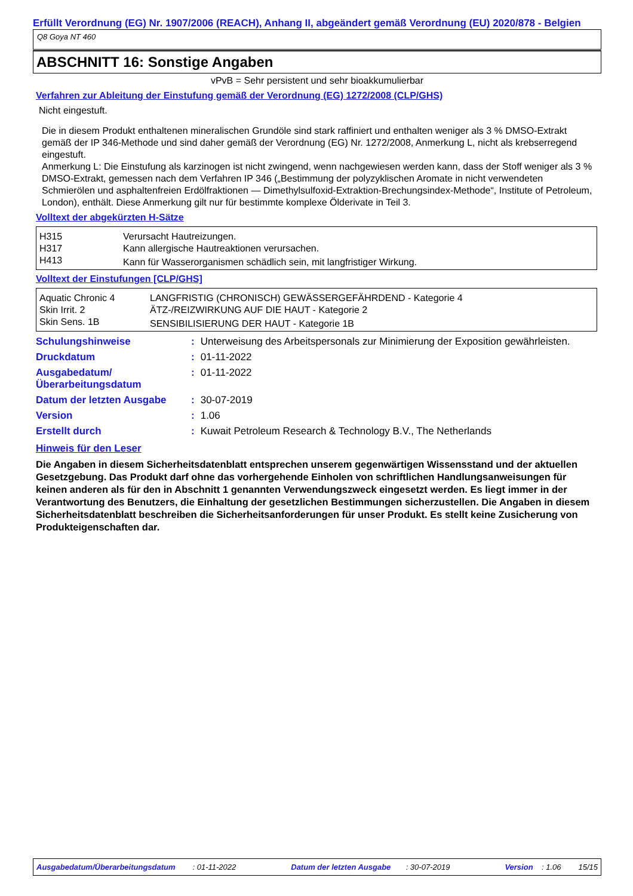Erfüllt Verordnung (EG) Nr. 1907/2006 (REACH), Anhang II, abgeändert gemäß Verordnung (EU) 2020/878 - Belgien
Q8 Goya NT 460
ABSCHNITT 16: Sonstige Angaben
vPvB = Sehr persistent und sehr bioakkumulierbar
Verfahren zur Ableitung der Einstufung gemäß der Verordnung (EG) 1272/2008 (CLP/GHS)
Nicht eingestuft.
Die in diesem Produkt enthaltenen mineralischen Grundöle sind stark raffiniert und enthalten weniger als 3 % DMSO-Extrakt gemäß der IP 346-Methode und sind daher gemäß der Verordnung (EG) Nr. 1272/2008, Anmerkung L, nicht als krebserregend eingestuft.
Anmerkung L: Die Einstufung als karzinogen ist nicht zwingend, wenn nachgewiesen werden kann, dass der Stoff weniger als 3 % DMSO-Extrakt, gemessen nach dem Verfahren IP 346 („Bestimmung der polyzyklischen Aromate in nicht verwendeten Schmierölen und asphaltenfreien Erdölfraktionen — Dimethylsulfoxid-Extraktion-Brechungsindex-Methode“, Institute of Petroleum, London), enthält. Diese Anmerkung gilt nur für bestimmte komplexe Ölderivate in Teil 3.
Volltext der abgekürzten H-Sätze
| H315 | Verursacht Hautreizungen. |
| H317 | Kann allergische Hautreaktionen verursachen. |
| H413 | Kann für Wasserorganismen schädlich sein, mit langfristiger Wirkung. |
Volltext der Einstufungen [CLP/GHS]
| Aquatic Chronic 4 | LANGFRISTIG (CHRONISCH) GEWÄSSERGEFÄHRDEND - Kategorie 4 |
| Skin Irrit. 2 | ÄTZ-/REIZWIRKUNG AUF DIE HAUT - Kategorie 2 |
| Skin Sens. 1B | SENSIBILISIERUNG DER HAUT - Kategorie 1B |
| Schulungshinweise | : | Unterweisung des Arbeitspersonals zur Minimierung der Exposition gewährleisten. |
| Druckdatum | : | 01-11-2022 |
| Ausgabedatum/ Überarbeitungsdatum | : | 01-11-2022 |
| Datum der letzten Ausgabe | : | 30-07-2019 |
| Version | : | 1.06 |
| Erstellt durch | : | Kuwait Petroleum Research & Technology B.V., The Netherlands |
Hinweis für den Leser
Die Angaben in diesem Sicherheitsdatenblatt entsprechen unserem gegenwärtigen Wissensstand und der aktuellen Gesetzgebung. Das Produkt darf ohne das vorhergehende Einholen von schriftlichen Handlungsanweisungen für keinen anderen als für den in Abschnitt 1 genannten Verwendungszweck eingesetzt werden. Es liegt immer in der Verantwortung des Benutzers, die Einhaltung der gesetzlichen Bestimmungen sicherzustellen. Die Angaben in diesem Sicherheitsdatenblatt beschreiben die Sicherheitsanforderungen für unser Produkt. Es stellt keine Zusicherung von Produkteigenschaften dar.
Ausgabedatum/Überarbeitungsdatum : 01-11-2022 Datum der letzten Ausgabe : 30-07-2019 Version : 1.06 15/15